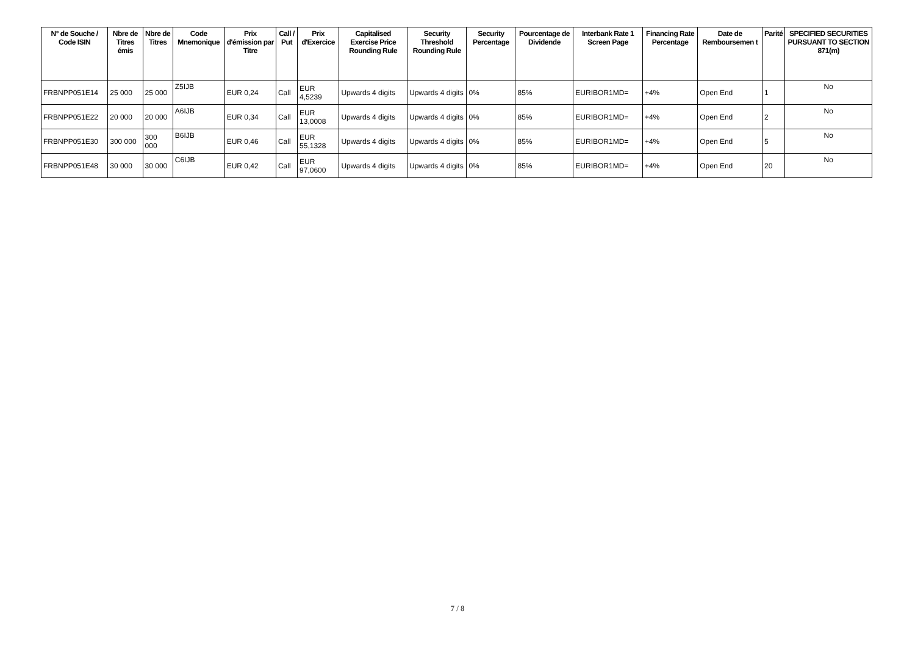| N° de Souche / Code ISIN | Nbre de Titres émis | Nbre de Titres | Code Mnemonique | Prix d'émission par Titre | Call / Put | Prix d'Exercice | Capitalised Exercise Price Rounding Rule | Security Threshold Rounding Rule | Security Percentage | Pourcentage de Dividende | Interbank Rate 1 Screen Page | Financing Rate Percentage | Date de Remboursemen t | Parité | SPECIFIED SECURITIES PURSUANT TO SECTION 871(m) |
| --- | --- | --- | --- | --- | --- | --- | --- | --- | --- | --- | --- | --- | --- | --- | --- |
| FRBNPP051E14 | 25 000 | 25 000 | Z5IJB | EUR 0,24 | Call | EUR 4,5239 | Upwards 4 digits | Upwards 4 digits | 0% | 85% | EURIBOR1MD= | +4% | Open End | 1 | No |
| FRBNPP051E22 | 20 000 | 20 000 | A6IJB | EUR 0,34 | Call | EUR 13,0008 | Upwards 4 digits | Upwards 4 digits | 0% | 85% | EURIBOR1MD= | +4% | Open End | 2 | No |
| FRBNPP051E30 | 300 000 | 300 000 | B6IJB | EUR 0,46 | Call | EUR 55,1328 | Upwards 4 digits | Upwards 4 digits | 0% | 85% | EURIBOR1MD= | +4% | Open End | 5 | No |
| FRBNPP051E48 | 30 000 | 30 000 | C6IJB | EUR 0,42 | Call | EUR 97,0600 | Upwards 4 digits | Upwards 4 digits | 0% | 85% | EURIBOR1MD= | +4% | Open End | 20 | No |
7 / 8